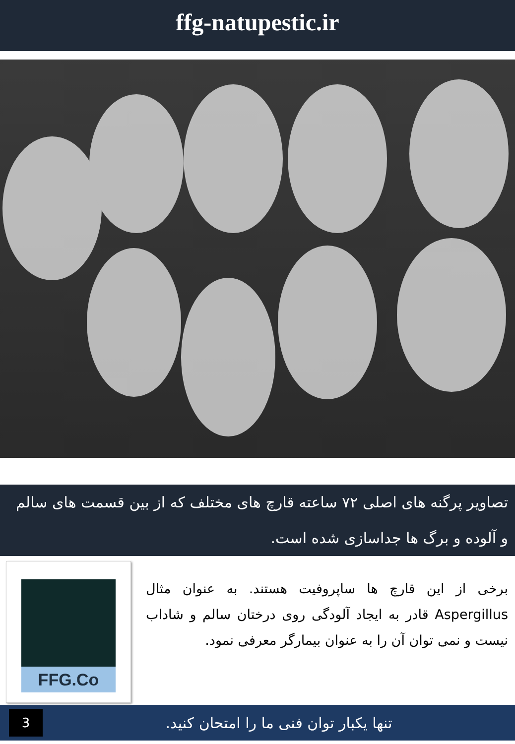ffg-natupestic.ir
تصاویر پرگنه های اصلی ۷۲ ساعته قارچ های مختلف که از بین قسمت های سالم و آلوده و برگ ها جداسازی شده است.
برخی از این قارچ ها ساپروفیت هستند. به عنوان مثال Aspergillus قادر به ایجاد آلودگی روی درختان سالم و شاداب نیست و نمی توان آن را به عنوان بیمارگر معرفی نمود.
FFG.Co
3
تنها یکبار توان فنی ما را امتحان کنید.